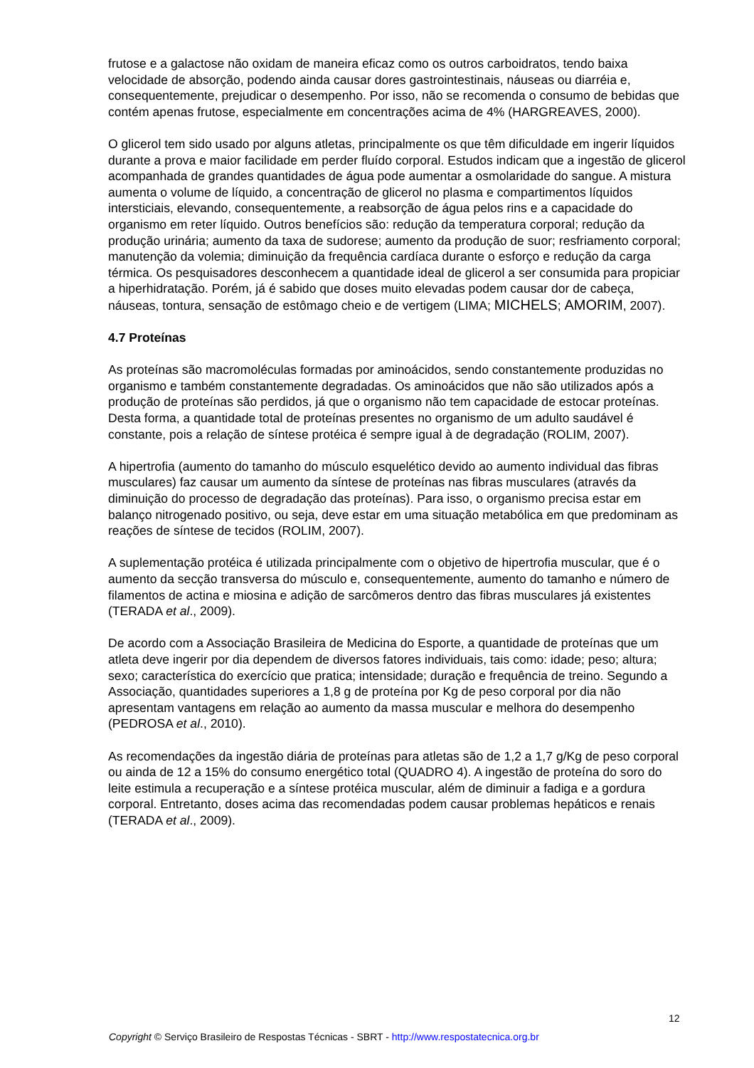frutose e a galactose não oxidam de maneira eficaz como os outros carboidratos, tendo baixa velocidade de absorção, podendo ainda causar dores gastrointestinais, náuseas ou diarréia e, consequentemente, prejudicar o desempenho. Por isso, não se recomenda o consumo de bebidas que contém apenas frutose, especialmente em concentrações acima de 4% (HARGREAVES, 2000).
O glicerol tem sido usado por alguns atletas, principalmente os que têm dificuldade em ingerir líquidos durante a prova e maior facilidade em perder fluído corporal. Estudos indicam que a ingestão de glicerol acompanhada de grandes quantidades de água pode aumentar a osmolaridade do sangue. A mistura aumenta o volume de líquido, a concentração de glicerol no plasma e compartimentos líquidos intersticiais, elevando, consequentemente, a reabsorção de água pelos rins e a capacidade do organismo em reter líquido. Outros benefícios são: redução da temperatura corporal; redução da produção urinária; aumento da taxa de sudorese; aumento da produção de suor; resfriamento corporal; manutenção da volemia; diminuição da frequência cardíaca durante o esforço e redução da carga térmica. Os pesquisadores desconhecem a quantidade ideal de glicerol a ser consumida para propiciar a hiperhidratação. Porém, já é sabido que doses muito elevadas podem causar dor de cabeça, náuseas, tontura, sensação de estômago cheio e de vertigem (LIMA; MICHELS; AMORIM, 2007).
4.7 Proteínas
As proteínas são macromoléculas formadas por aminoácidos, sendo constantemente produzidas no organismo e também constantemente degradadas. Os aminoácidos que não são utilizados após a produção de proteínas são perdidos, já que o organismo não tem capacidade de estocar proteínas. Desta forma, a quantidade total de proteínas presentes no organismo de um adulto saudável é constante, pois a relação de síntese protéica é sempre igual à de degradação (ROLIM, 2007).
A hipertrofia (aumento do tamanho do músculo esquelético devido ao aumento individual das fibras musculares) faz causar um aumento da síntese de proteínas nas fibras musculares (através da diminuição do processo de degradação das proteínas). Para isso, o organismo precisa estar em balanço nitrogenado positivo, ou seja, deve estar em uma situação metabólica em que predominam as reações de síntese de tecidos (ROLIM, 2007).
A suplementação protéica é utilizada principalmente com o objetivo de hipertrofia muscular, que é o aumento da secção transversa do músculo e, consequentemente, aumento do tamanho e número de filamentos de actina e miosina e adição de sarcômeros dentro das fibras musculares já existentes (TERADA et al., 2009).
De acordo com a Associação Brasileira de Medicina do Esporte, a quantidade de proteínas que um atleta deve ingerir por dia dependem de diversos fatores individuais, tais como: idade; peso; altura; sexo; característica do exercício que pratica; intensidade; duração e frequência de treino. Segundo a Associação, quantidades superiores a 1,8 g de proteína por Kg de peso corporal por dia não apresentam vantagens em relação ao aumento da massa muscular e melhora do desempenho (PEDROSA et al., 2010).
As recomendações da ingestão diária de proteínas para atletas são de 1,2 a 1,7 g/Kg de peso corporal ou ainda de 12 a 15% do consumo energético total (QUADRO 4). A ingestão de proteína do soro do leite estimula a recuperação e a síntese protéica muscular, além de diminuir a fadiga e a gordura corporal. Entretanto, doses acima das recomendadas podem causar problemas hepáticos e renais (TERADA et al., 2009).
12
Copyright © Serviço Brasileiro de Respostas Técnicas - SBRT - http://www.respostatecnica.org.br